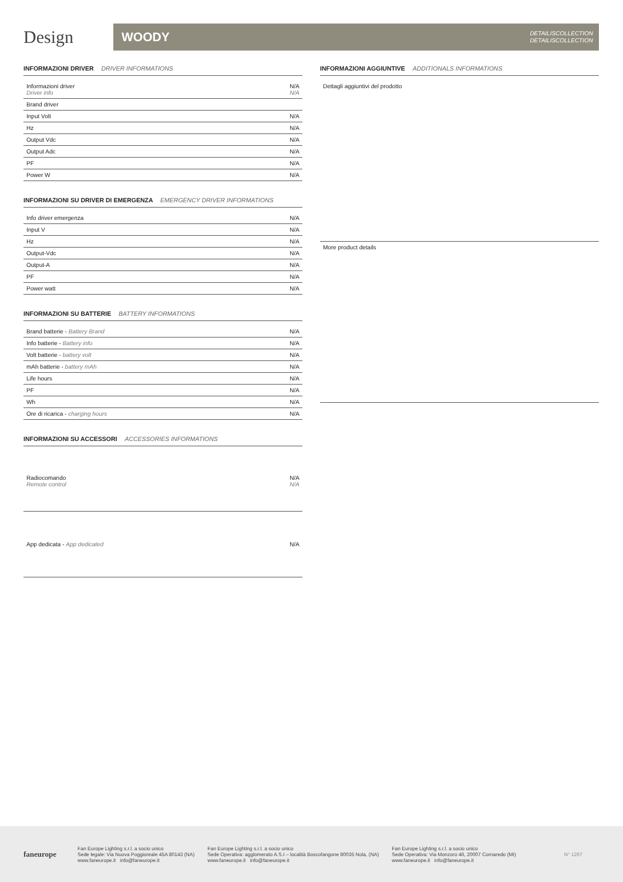Design
WOODY DETAILISCOLLECTION
DETAILISCOLLECTION
INFORMAZIONI DRIVER DRIVER INFORMATIONS
| Informazioni driver Driver info | N/A N/A |
| Brand driver | |
| Input Volt | N/A |
| Hz | N/A |
| Output Vdc | N/A |
| Output Adc | N/A |
| PF | N/A |
| Power W | N/A |
INFORMAZIONI SU DRIVER DI EMERGENZA EMERGENCY DRIVER INFORMATIONS
| Info driver emergenza | N/A |
| Input V | N/A |
| Hz | N/A |
| Output-Vdc | N/A |
| Output-A | N/A |
| PF | N/A |
| Power watt | N/A |
INFORMAZIONI SU BATTERIE BATTERY INFORMATIONS
| Brand batterie - Battery Brand | N/A |
| Info batterie - Battery info | N/A |
| Volt batterie - battery volt | N/A |
| mAh batterie - battery mAh | N/A |
| Life hours | N/A |
| PF | N/A |
| Wh | N/A |
| Ore di ricarica - charging hours | N/A |
INFORMAZIONI SU ACCESSORI ACCESSORIES INFORMATIONS
| Radiocomando Remote control | N/A N/A |
| App dedicata - App dedicated | N/A |
INFORMAZIONI AGGIUNTIVE ADDITIONALS INFORMATIONS
| Dettagli aggiuntivi del prodotto |
| More product details |
faneurope
Fan Europe Lighting s.r.l. a socio unico
Sede legale: Via Nuova Poggioreale 45A 80143 (NA)
www.faneurope.it info@faneurope.it
Fan Europe Lighting s.r.l. a socio unico
Sede Operativa: agglomerato A.S.I – località Boscofangone 80035 Nola, (NA)
www.faneurope.it info@faneurope.it
Fan Europe Lighting s.r.l. a socio unico
Sede Operativa: Via Monzoro 46, 20007 Cornaredo (MI)
www.faneurope.it info@faneurope.it
N° 1267